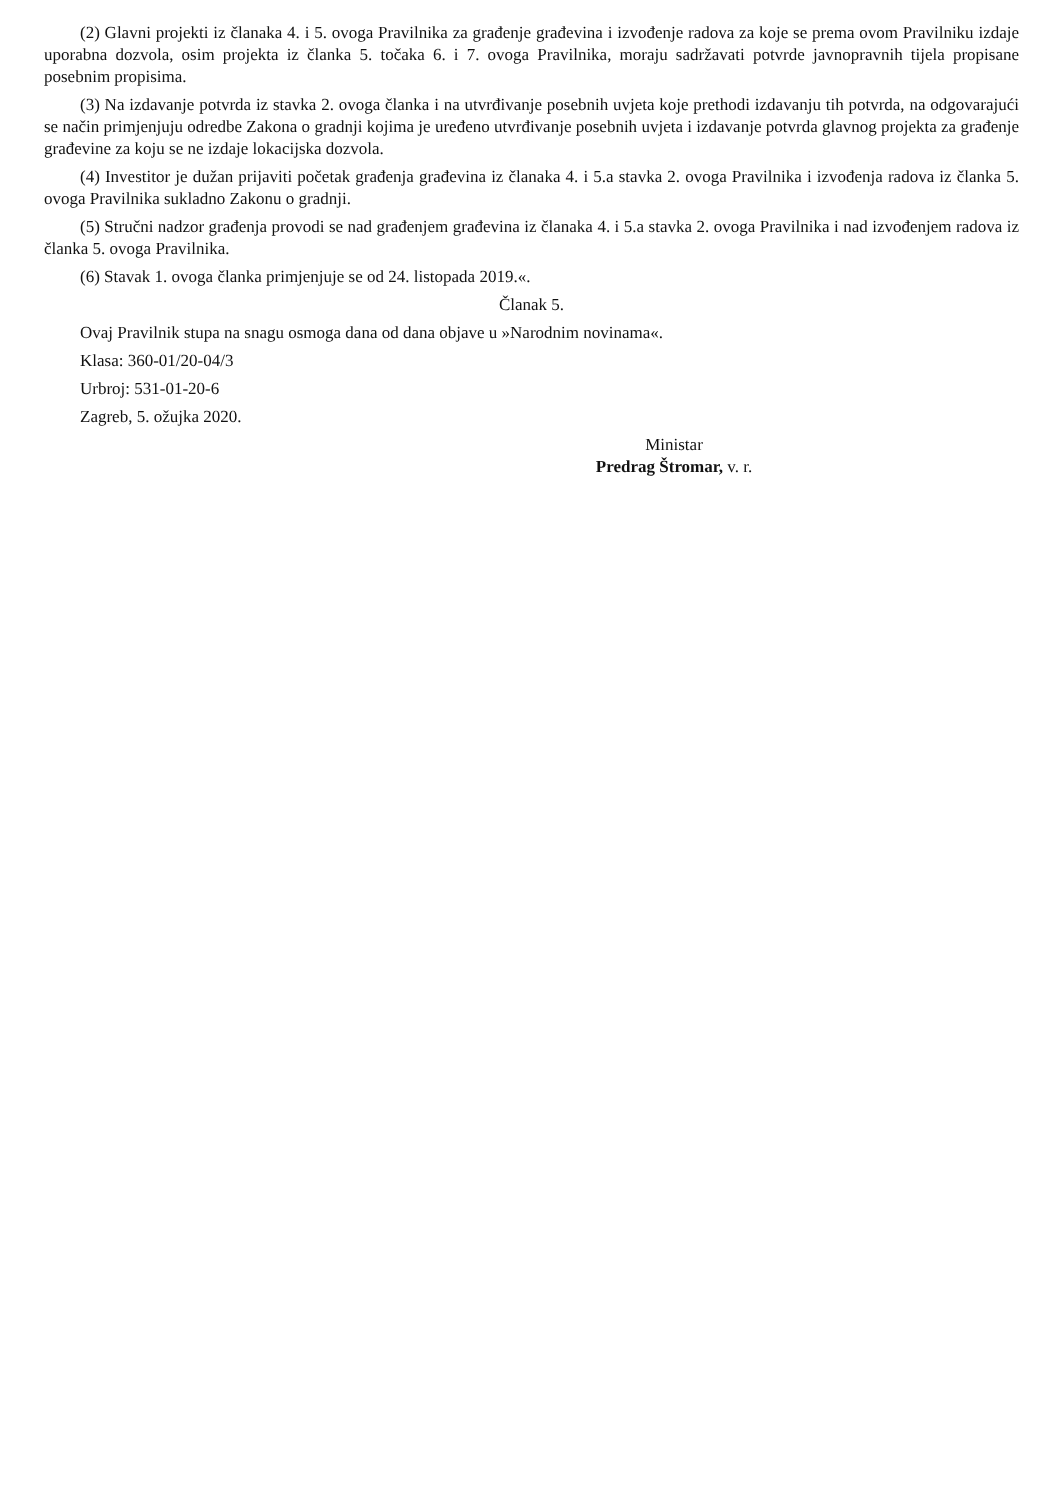(2) Glavni projekti iz članaka 4. i 5. ovoga Pravilnika za građenje građevina i izvođenje radova za koje se prema ovom Pravilniku izdaje uporabna dozvola, osim projekta iz članka 5. točaka 6. i 7. ovoga Pravilnika, moraju sadržavati potvrde javnopravnih tijela propisane posebnim propisima.
(3) Na izdavanje potvrda iz stavka 2. ovoga članka i na utvrđivanje posebnih uvjeta koje prethodi izdavanju tih potvrda, na odgovarajući se način primjenjuju odredbe Zakona o gradnji kojima je uređeno utvrđivanje posebnih uvjeta i izdavanje potvrda glavnog projekta za građenje građevine za koju se ne izdaje lokacijska dozvola.
(4) Investitor je dužan prijaviti početak građenja građevina iz članaka 4. i 5.a stavka 2. ovoga Pravilnika i izvođenja radova iz članka 5. ovoga Pravilnika sukladno Zakonu o gradnji.
(5) Stručni nadzor građenja provodi se nad građenjem građevina iz članaka 4. i 5.a stavka 2. ovoga Pravilnika i nad izvođenjem radova iz članka 5. ovoga Pravilnika.
(6) Stavak 1. ovoga članka primjenjuje se od 24. listopada 2019.«.
Članak 5.
Ovaj Pravilnik stupa na snagu osmoga dana od dana objave u »Narodnim novinama«.
Klasa: 360-01/20-04/3
Urbroj: 531-01-20-6
Zagreb, 5. ožujka 2020.
Ministar
Predrag Štromar, v. r.